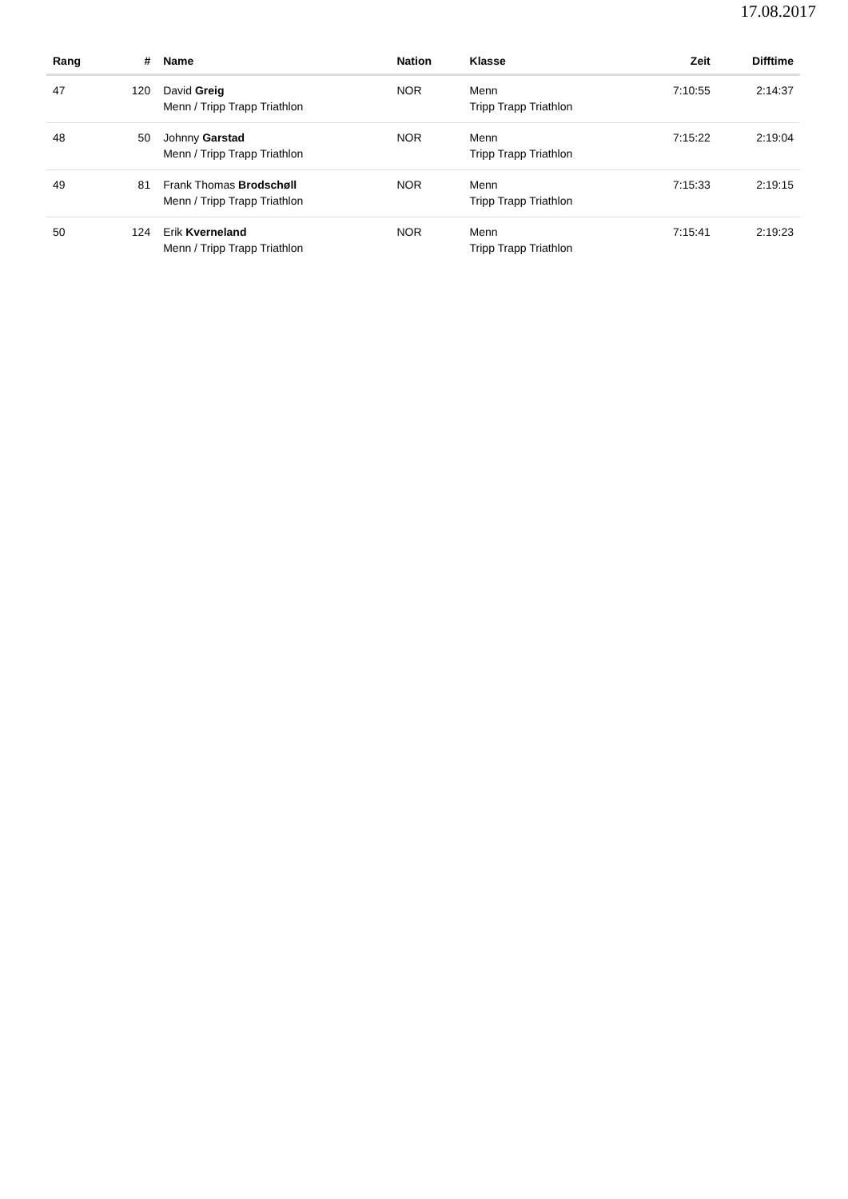17.08.2017
| Rang | # | Name | Nation | Klasse | Zeit | Difftime |
| --- | --- | --- | --- | --- | --- | --- |
| 47 | 120 | David Greig Menn / Tripp Trapp Triathlon | NOR | Menn Tripp Trapp Triathlon | 7:10:55 | 2:14:37 |
| 48 | 50 | Johnny Garstad Menn / Tripp Trapp Triathlon | NOR | Menn Tripp Trapp Triathlon | 7:15:22 | 2:19:04 |
| 49 | 81 | Frank Thomas Brodschøll Menn / Tripp Trapp Triathlon | NOR | Menn Tripp Trapp Triathlon | 7:15:33 | 2:19:15 |
| 50 | 124 | Erik Kverneland Menn / Tripp Trapp Triathlon | NOR | Menn Tripp Trapp Triathlon | 7:15:41 | 2:19:23 |